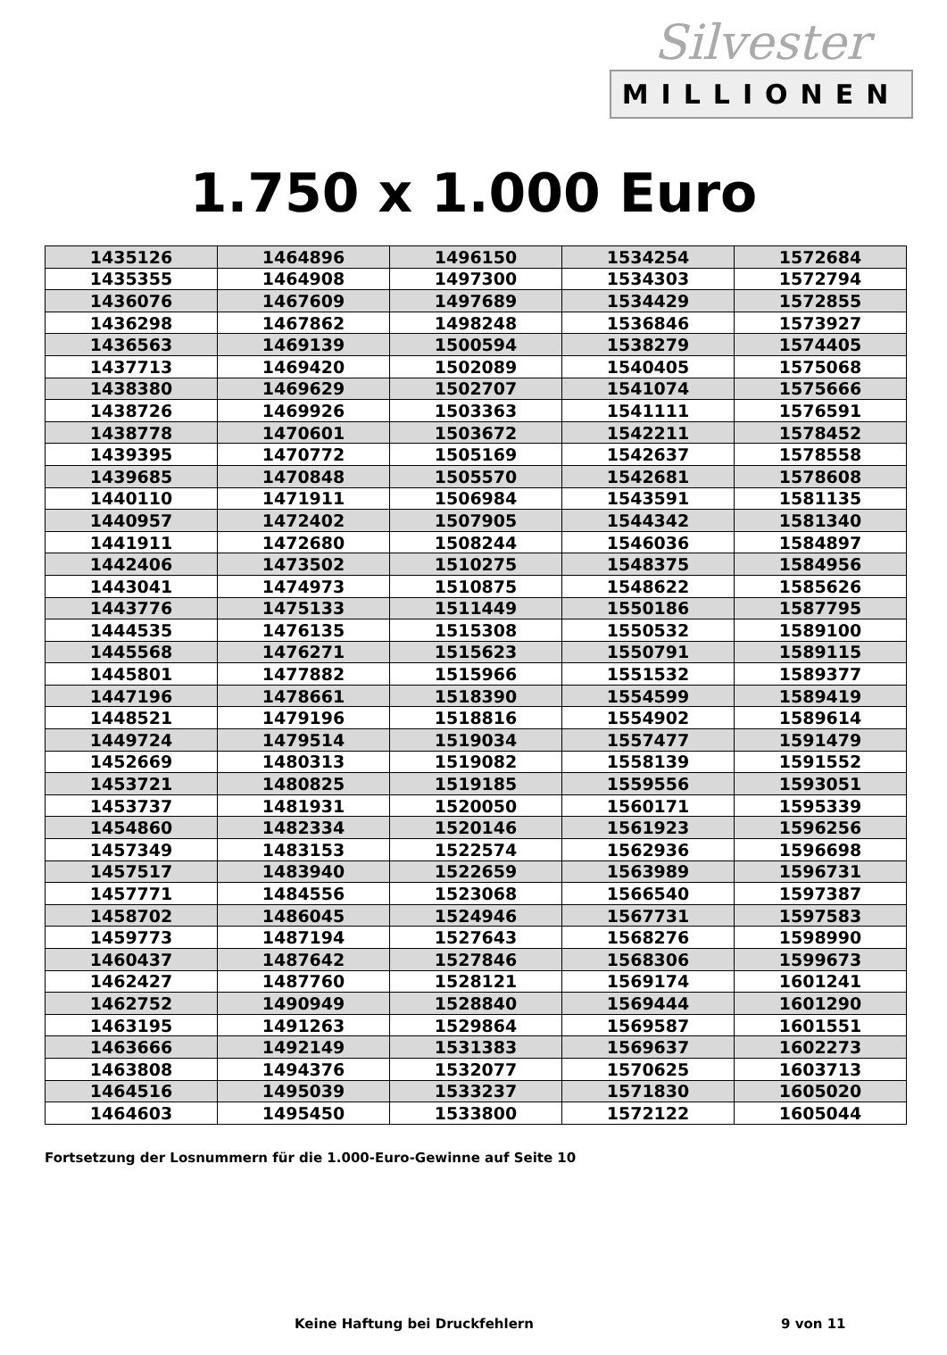Silvester
MILLIONEN
1.750 x 1.000 Euro
| 1435126 | 1464896 | 1496150 | 1534254 | 1572684 |
| 1435355 | 1464908 | 1497300 | 1534303 | 1572794 |
| 1436076 | 1467609 | 1497689 | 1534429 | 1572855 |
| 1436298 | 1467862 | 1498248 | 1536846 | 1573927 |
| 1436563 | 1469139 | 1500594 | 1538279 | 1574405 |
| 1437713 | 1469420 | 1502089 | 1540405 | 1575068 |
| 1438380 | 1469629 | 1502707 | 1541074 | 1575666 |
| 1438726 | 1469926 | 1503363 | 1541111 | 1576591 |
| 1438778 | 1470601 | 1503672 | 1542211 | 1578452 |
| 1439395 | 1470772 | 1505169 | 1542637 | 1578558 |
| 1439685 | 1470848 | 1505570 | 1542681 | 1578608 |
| 1440110 | 1471911 | 1506984 | 1543591 | 1581135 |
| 1440957 | 1472402 | 1507905 | 1544342 | 1581340 |
| 1441911 | 1472680 | 1508244 | 1546036 | 1584897 |
| 1442406 | 1473502 | 1510275 | 1548375 | 1584956 |
| 1443041 | 1474973 | 1510875 | 1548622 | 1585626 |
| 1443776 | 1475133 | 1511449 | 1550186 | 1587795 |
| 1444535 | 1476135 | 1515308 | 1550532 | 1589100 |
| 1445568 | 1476271 | 1515623 | 1550791 | 1589115 |
| 1445801 | 1477882 | 1515966 | 1551532 | 1589377 |
| 1447196 | 1478661 | 1518390 | 1554599 | 1589419 |
| 1448521 | 1479196 | 1518816 | 1554902 | 1589614 |
| 1449724 | 1479514 | 1519034 | 1557477 | 1591479 |
| 1452669 | 1480313 | 1519082 | 1558139 | 1591552 |
| 1453721 | 1480825 | 1519185 | 1559556 | 1593051 |
| 1453737 | 1481931 | 1520050 | 1560171 | 1595339 |
| 1454860 | 1482334 | 1520146 | 1561923 | 1596256 |
| 1457349 | 1483153 | 1522574 | 1562936 | 1596698 |
| 1457517 | 1483940 | 1522659 | 1563989 | 1596731 |
| 1457771 | 1484556 | 1523068 | 1566540 | 1597387 |
| 1458702 | 1486045 | 1524946 | 1567731 | 1597583 |
| 1459773 | 1487194 | 1527643 | 1568276 | 1598990 |
| 1460437 | 1487642 | 1527846 | 1568306 | 1599673 |
| 1462427 | 1487760 | 1528121 | 1569174 | 1601241 |
| 1462752 | 1490949 | 1528840 | 1569444 | 1601290 |
| 1463195 | 1491263 | 1529864 | 1569587 | 1601551 |
| 1463666 | 1492149 | 1531383 | 1569637 | 1602273 |
| 1463808 | 1494376 | 1532077 | 1570625 | 1603713 |
| 1464516 | 1495039 | 1533237 | 1571830 | 1605020 |
| 1464603 | 1495450 | 1533800 | 1572122 | 1605044 |
Fortsetzung der Losnummern für die 1.000-Euro-Gewinne auf Seite 10
Keine Haftung bei Druckfehlern 9 von 11